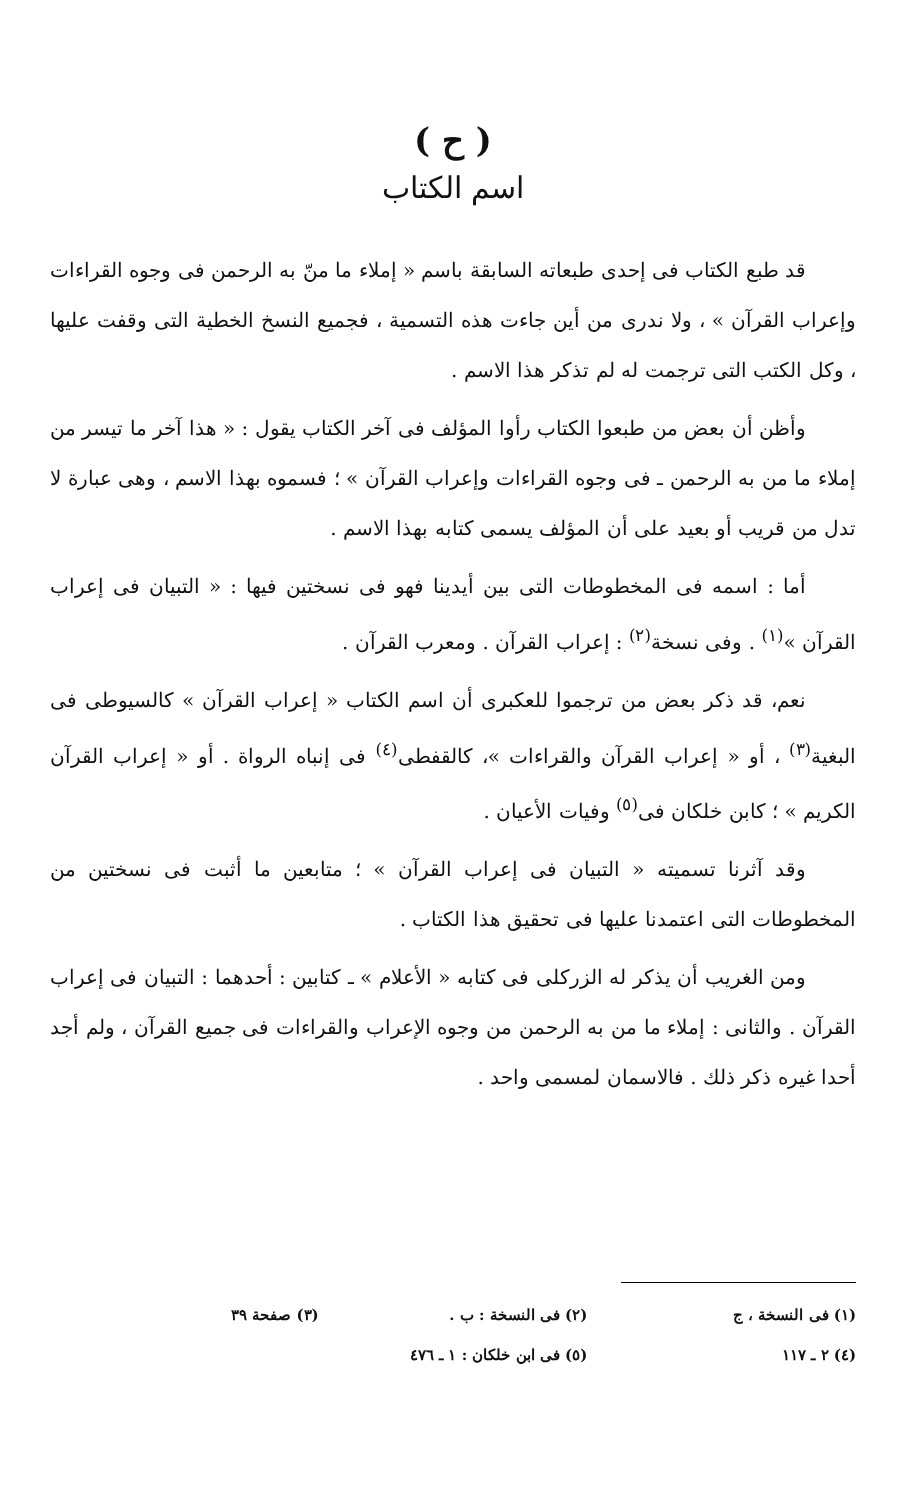( ح )
اسم الكتاب
قد طبع الكتاب فى إحدى طبعاته السابقة باسم « إملاء ما منّ به الرحمن فى وجوه القراءات وإعراب القرآن » ، ولا ندرى من أين جاءت هذه التسمية ، فجميع النسخ الخطية التى وقفت عليها ، وكل الكتب التى ترجمت له لم تذكر هذا الاسم .
وأظن أن بعض من طبعوا الكتاب رأوا المؤلف فى آخر الكتاب يقول : « هذا آخر ما تيسر من إملاء ما من به الرحمن ـ فى وجوه القراءات وإعراب القرآن » ؛ فسموه بهذا الاسم ، وهى عبارة لا تدل من قريب أو بعيد على أن المؤلف يسمى كتابه بهذا الاسم .
أما : اسمه فى المخطوطات التى بين أيدينا فهو فى نسختين فيها : « التبيان فى إعراب القرآن »<sup>(١)</sup> . وفى نسخة<sup>(٢)</sup> : إعراب القرآن . ومعرب القرآن .
نعم، قد ذكر بعض من ترجموا للعكبرى أن اسم الكتاب « إعراب القرآن » كالسيوطى فى البغية<sup>(٣)</sup> ، أو « إعراب القرآن والقراءات »، كالقفطى<sup>(٤)</sup> فى إنباه الرواة . أو « إعراب القرآن الكريم » ؛ كابن خلكان فى<sup>(٥)</sup> وفيات الأعيان .
وقد آثرنا تسميته « التبيان فى إعراب القرآن » ؛ متابعين ما أثبت فى نسختين من المخطوطات التى اعتمدنا عليها فى تحقيق هذا الكتاب .
ومن الغريب أن يذكر له الزركلى فى كتابه « الأعلام » ـ كتابين : أحدهما : التبيان فى إعراب القرآن . والثانى : إملاء ما من به الرحمن من وجوه الإعراب والقراءات فى جميع القرآن ، ولم أجد أحدا غيره ذكر ذلك . فالاسمان لمسمى واحد .
(١) فى النسخة ، ج (٢) فى النسخة : ب . (٣) صفحة ٣٩
(٤) ٢ ـ ١١٧ (٥) فى ابن خلكان : ١ ـ ٤٧٦